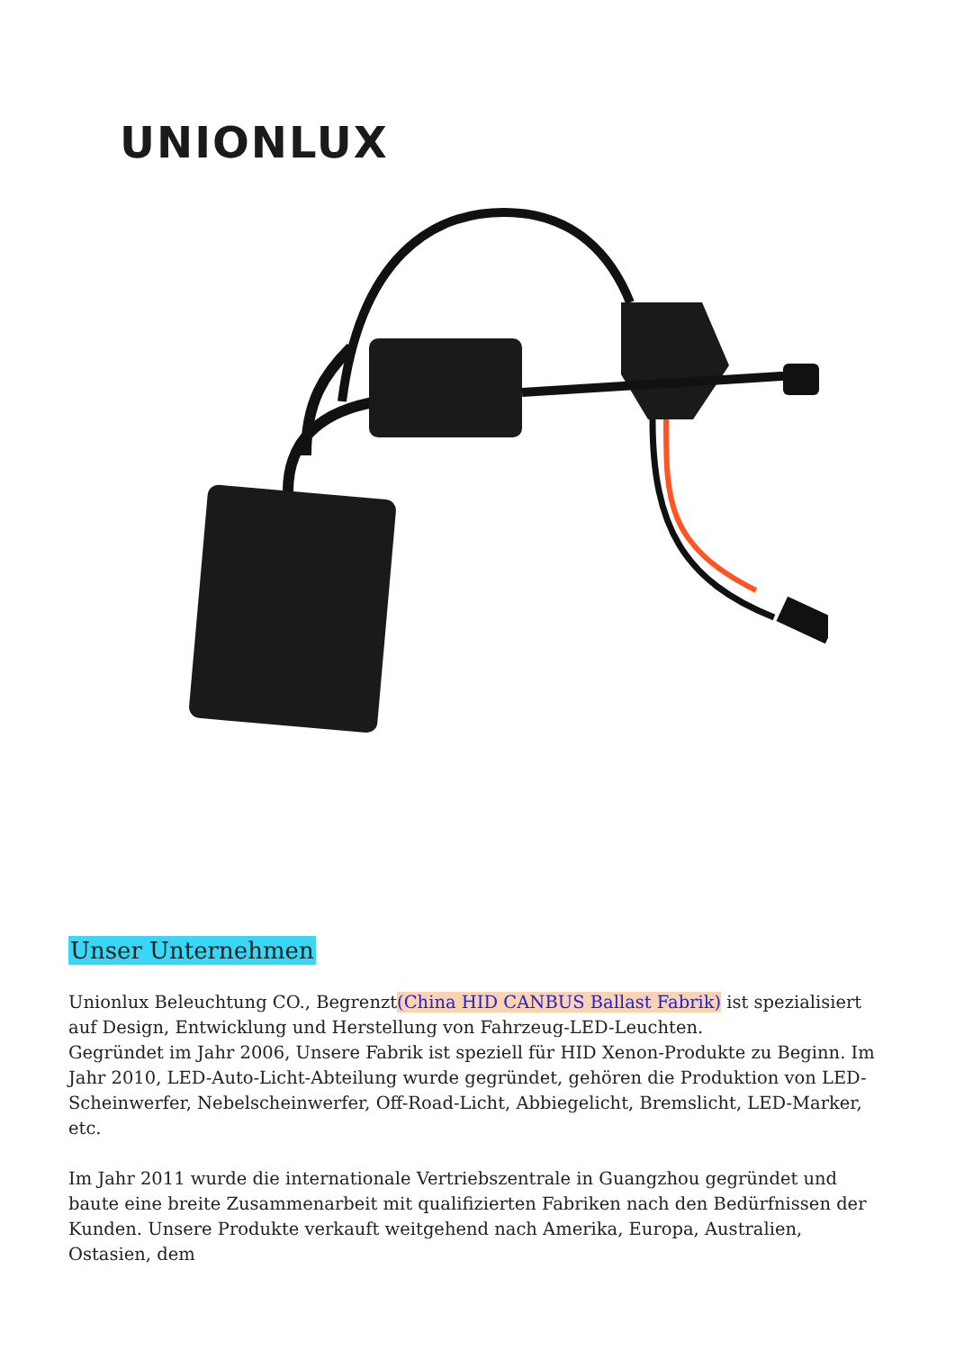UNIONLUX
Unser Unternehmen
Unionlux Beleuchtung CO., Begrenzt(China HID CANBUS Ballast Fabrik) ist spezialisiert auf Design, Entwicklung und Herstellung von Fahrzeug-LED-Leuchten.
Gegründet im Jahr 2006, Unsere Fabrik ist speziell für HID Xenon-Produkte zu Beginn. Im Jahr 2010, LED-Auto-Licht-Abteilung wurde gegründet, gehören die Produktion von LED-Scheinwerfer, Nebelscheinwerfer, Off-Road-Licht, Abbiegelicht, Bremslicht, LED-Marker, etc.
Im Jahr 2011 wurde die internationale Vertriebszentrale in Guangzhou gegründet und baute eine breite Zusammenarbeit mit qualifizierten Fabriken nach den Bedürfnissen der Kunden. Unsere Produkte verkauft weitgehend nach Amerika, Europa, Australien, Ostasien, dem